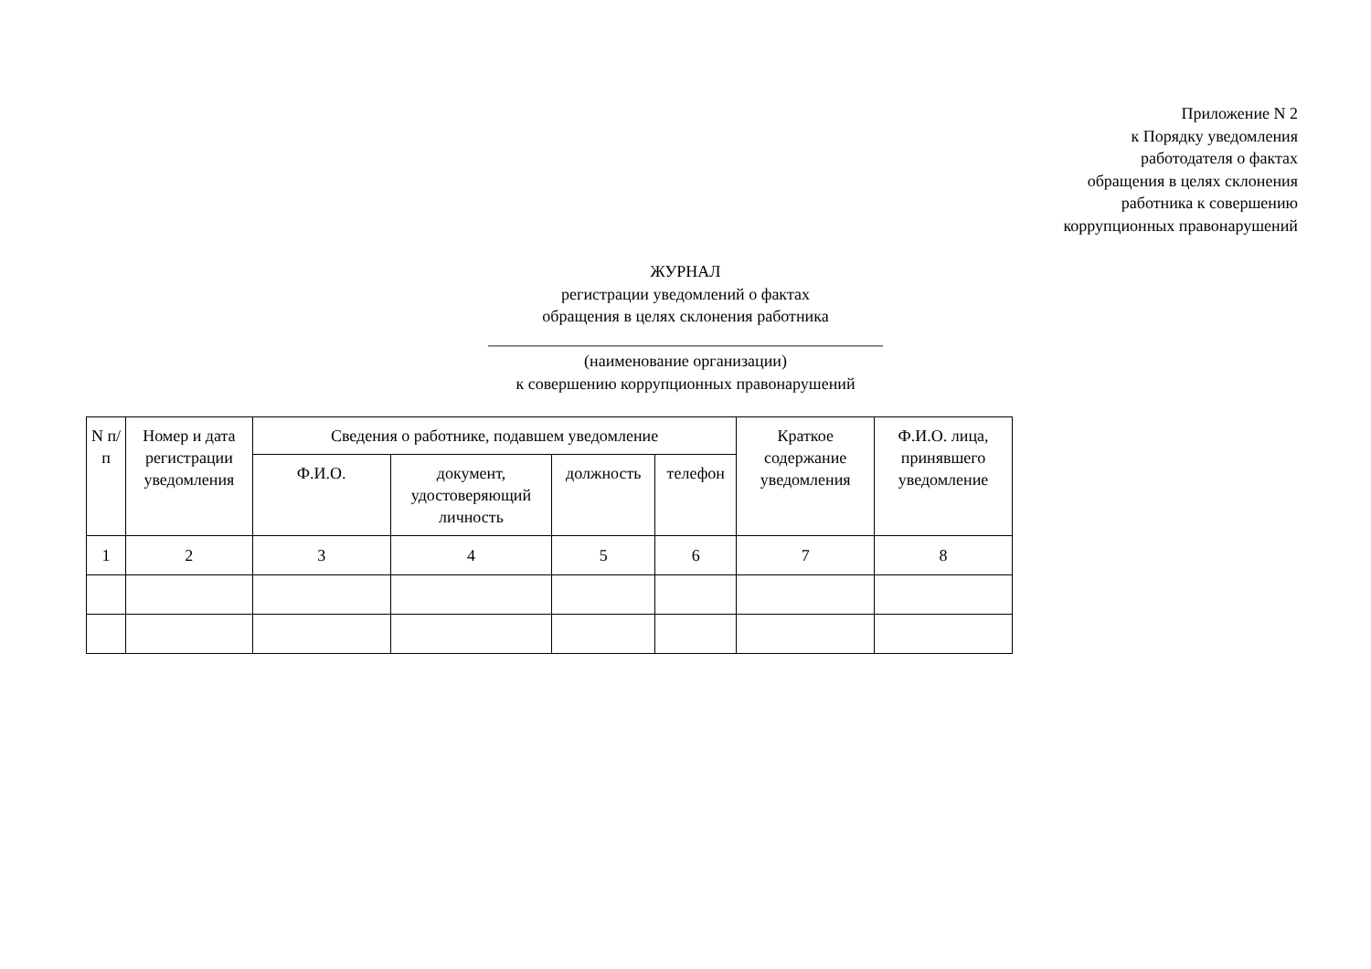Приложение N 2
к Порядку уведомления
работодателя о фактах
обращения в целях склонения
работника к совершению
коррупционных правонарушений
ЖУРНАЛ
регистрации уведомлений о фактах
обращения в целях склонения работника
________________________________________________
(наименование организации)
к совершению коррупционных правонарушений
| N п/п | Номер и дата регистрации уведомления | Сведения о работнике, подавшем уведомление | | | | Краткое содержание уведомления | Ф.И.О. лица, принявшего уведомление |
| --- | --- | --- | --- | --- | --- | --- | --- |
| | | Ф.И.О. | документ, удостоверяющий личность | должность | телефон | | |
| 1 | 2 | 3 | 4 | 5 | 6 | 7 | 8 |